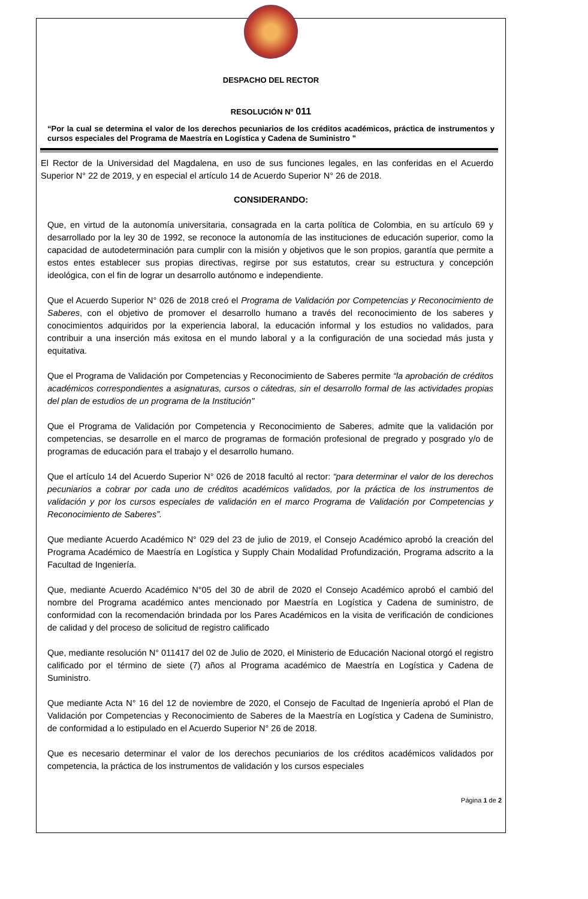DESPACHO DEL RECTOR
RESOLUCIÓN N° 011
“Por la cual se determina el valor de los derechos pecuniarios de los créditos académicos, práctica de instrumentos y cursos especiales del Programa de Maestría en Logística y Cadena de Suministro "
El Rector de la Universidad del Magdalena, en uso de sus funciones legales, en las conferidas en el Acuerdo Superior N° 22 de 2019, y en especial el artículo 14 de Acuerdo Superior N° 26 de 2018.
CONSIDERANDO:
Que, en virtud de la autonomía universitaria, consagrada en la carta política de Colombia, en su artículo 69 y desarrollado por la ley 30 de 1992, se reconoce la autonomía de las instituciones de educación superior, como la capacidad de autodeterminación para cumplir con la misión y objetivos que le son propios, garantía que permite a estos entes establecer sus propias directivas, regirse por sus estatutos, crear su estructura y concepción ideológica, con el fin de lograr un desarrollo autónomo e independiente.
Que el Acuerdo Superior N° 026 de 2018 creó el Programa de Validación por Competencias y Reconocimiento de Saberes, con el objetivo de promover el desarrollo humano a través del reconocimiento de los saberes y conocimientos adquiridos por la experiencia laboral, la educación informal y los estudios no validados, para contribuir a una inserción más exitosa en el mundo laboral y a la configuración de una sociedad más justa y equitativa.
Que el Programa de Validación por Competencias y Reconocimiento de Saberes permite “la aprobación de créditos académicos correspondientes a asignaturas, cursos o cátedras, sin el desarrollo formal de las actividades propias del plan de estudios de un programa de la Institución"
Que el Programa de Validación por Competencia y Reconocimiento de Saberes, admite que la validación por competencias, se desarrolle en el marco de programas de formación profesional de pregrado y posgrado y/o de programas de educación para el trabajo y el desarrollo humano.
Que el artículo 14 del Acuerdo Superior N° 026 de 2018 facultó al rector: “para determinar el valor de los derechos pecuniarios a cobrar por cada uno de créditos académicos validados, por la práctica de los instrumentos de validación y por los cursos especiales de validación en el marco Programa de Validación por Competencias y Reconocimiento de Saberes”.
Que mediante Acuerdo Académico N° 029 del 23 de julio de 2019, el Consejo Académico aprobó la creación del Programa Académico de Maestría en Logística y Supply Chain Modalidad Profundización, Programa adscrito a la Facultad de Ingeniería.
Que, mediante Acuerdo Académico N°05 del 30 de abril de 2020 el Consejo Académico aprobó el cambió del nombre del Programa académico antes mencionado por Maestría en Logística y Cadena de suministro, de conformidad con la recomendación brindada por los Pares Académicos en la visita de verificación de condiciones de calidad y del proceso de solicitud de registro calificado
Que, mediante resolución N° 011417 del 02 de Julio de 2020, el Ministerio de Educación Nacional otorgó el registro calificado por el término de siete (7) años al Programa académico de Maestría en Logística y Cadena de Suministro.
Que mediante Acta N° 16 del 12 de noviembre de 2020, el Consejo de Facultad de Ingeniería aprobó el Plan de Validación por Competencias y Reconocimiento de Saberes de la Maestría en Logística y Cadena de Suministro, de conformidad a lo estipulado en el Acuerdo Superior N° 26 de 2018.
Que es necesario determinar el valor de los derechos pecuniarios de los créditos académicos validados por competencia, la práctica de los instrumentos de validación y los cursos especiales
Página 1 de 2